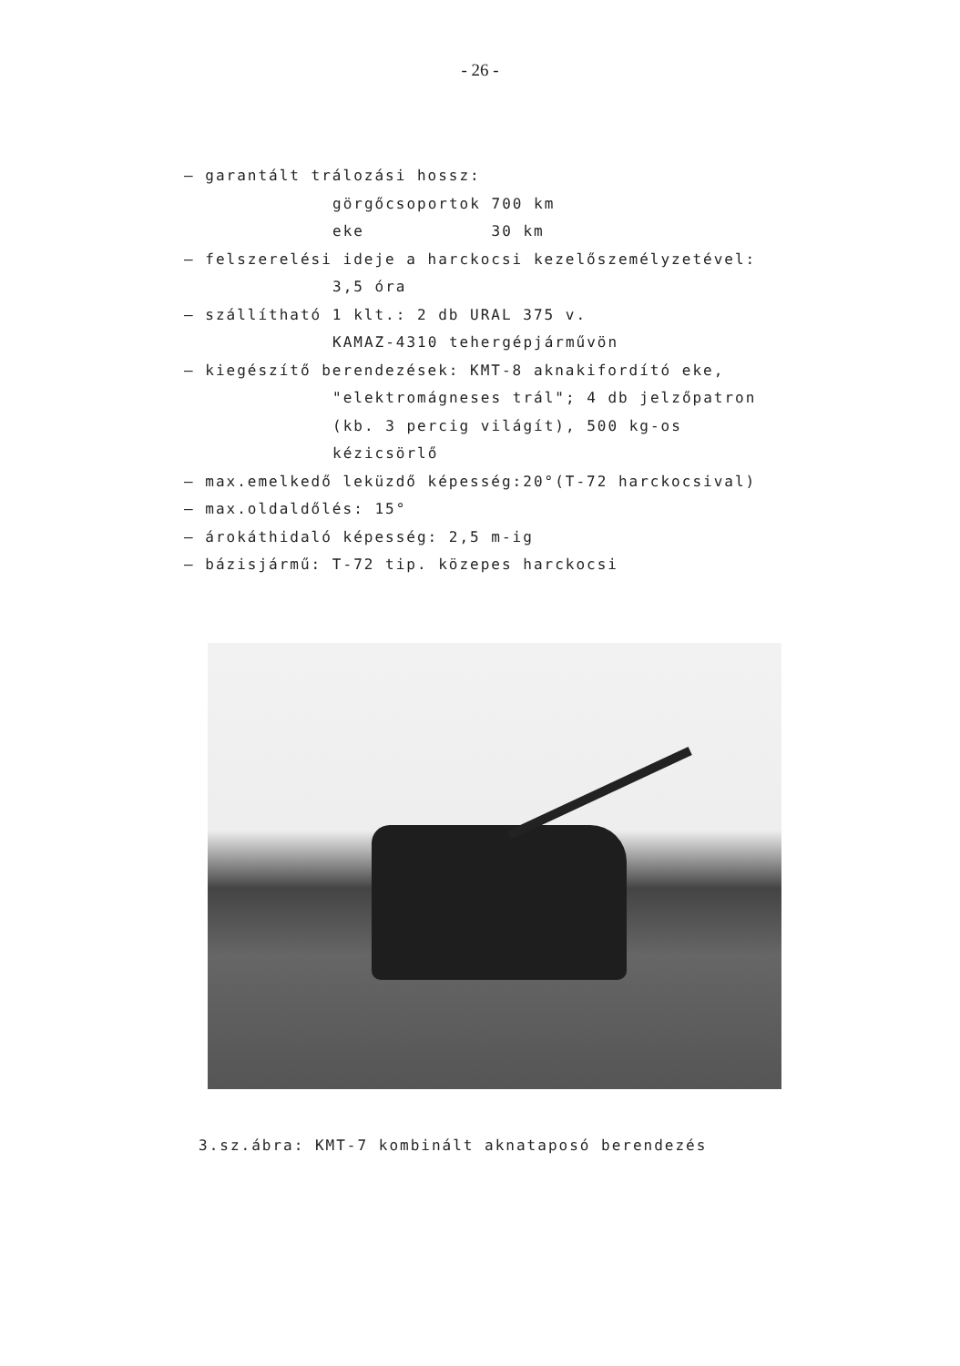- 26 -
– garantált trálozási hossz:
görgőcsoportok 700 km
eke 30 km
– felszerelési ideje a harckocsi kezelőszemélyzetével:
3,5 óra
– szállítható 1 klt.: 2 db URAL 375 v.
KAMAZ-4310 tehergépjárművön
– kiegészítő berendezések: KMT-8 aknakifordító eke,
"elektromágneses trál"; 4 db jelzőpatron
(kb. 3 percig világít), 500 kg-os
kézicsörlő
– max.emelkedő leküzdő képesség:20°(T-72 harckocsival)
– max.oldaldőlés: 15°
– árokáthidaló képesség: 2,5 m-ig
– bázisjármű: T-72 tip. közepes harckocsi
3.sz.ábra: KMT-7 kombinált aknataposó berendezés